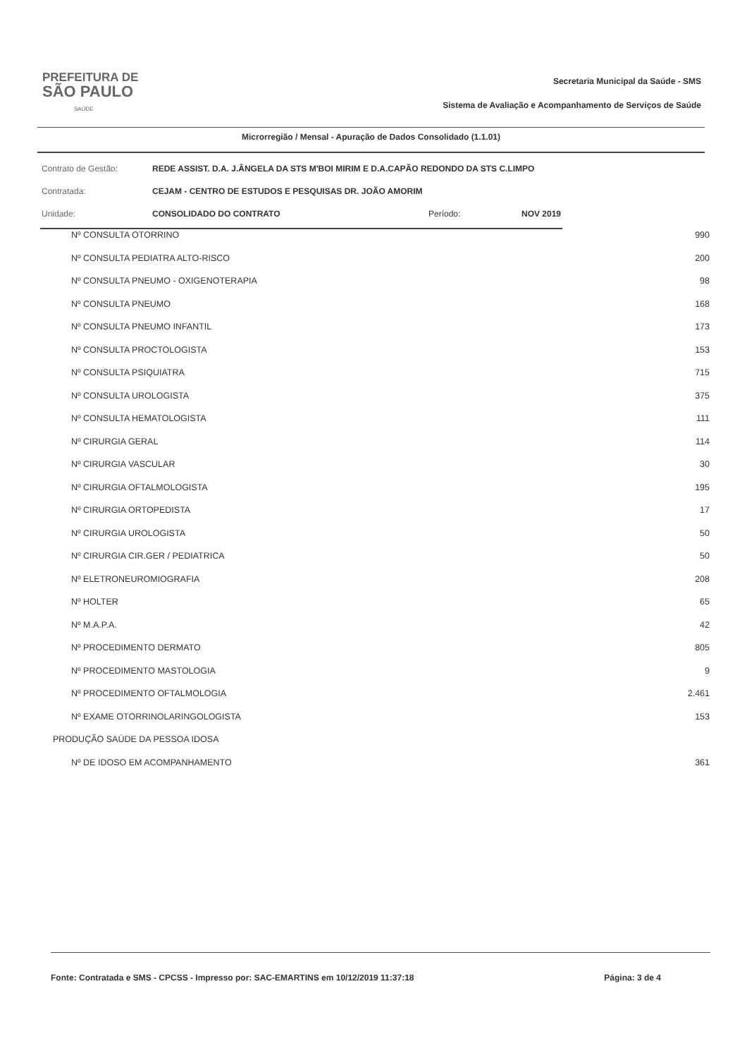PREFEITURA DE
SÃO PAULO
SAÚDE
Secretaria Municipal da Saúde - SMS
Sistema de Avaliação e Acompanhamento de Serviços de Saúde
Microrregião / Mensal - Apuração de Dados Consolidado (1.1.01)
| Contrato de Gestão: | REDE ASSIST. D.A. J.ÂNGELA DA STS M'BOI MIRIM E D.A.CAPÃO REDONDO DA STS C.LIMPO | | |
| Contratada: | CEJAM - CENTRO DE ESTUDOS E PESQUISAS DR. JOÃO AMORIM | | |
| Unidade: | CONSOLIDADO DO CONTRATO | Período: | NOV 2019 |
| Nº CONSULTA OTORRINO | 990 |
| Nº CONSULTA PEDIATRA ALTO-RISCO | 200 |
| Nº CONSULTA PNEUMO - OXIGENOTERAPIA | 98 |
| Nº CONSULTA PNEUMO | 168 |
| Nº CONSULTA PNEUMO INFANTIL | 173 |
| Nº CONSULTA PROCTOLOGISTA | 153 |
| Nº CONSULTA PSIQUIATRA | 715 |
| Nº CONSULTA UROLOGISTA | 375 |
| Nº CONSULTA HEMATOLOGISTA | 111 |
| Nº CIRURGIA GERAL | 114 |
| Nº CIRURGIA VASCULAR | 30 |
| Nº CIRURGIA OFTALMOLOGISTA | 195 |
| Nº CIRURGIA ORTOPEDISTA | 17 |
| Nº CIRURGIA UROLOGISTA | 50 |
| Nº CIRURGIA CIR.GER / PEDIATRICA | 50 |
| Nº ELETRONEUROMIOGRAFIA | 208 |
| Nº HOLTER | 65 |
| Nº M.A.P.A. | 42 |
| Nº PROCEDIMENTO DERMATO | 805 |
| Nº PROCEDIMENTO MASTOLOGIA | 9 |
| Nº PROCEDIMENTO OFTALMOLOGIA | 2.461 |
| Nº EXAME OTORRINOLARINGOLOGISTA | 153 |
| PRODUÇÃO SAÚDE DA PESSOA IDOSA | |
| Nº DE IDOSO EM ACOMPANHAMENTO | 361 |
Fonte: Contratada e SMS - CPCSS - Impresso por: SAC-EMARTINS em 10/12/2019 11:37:18 Página: 3 de 4